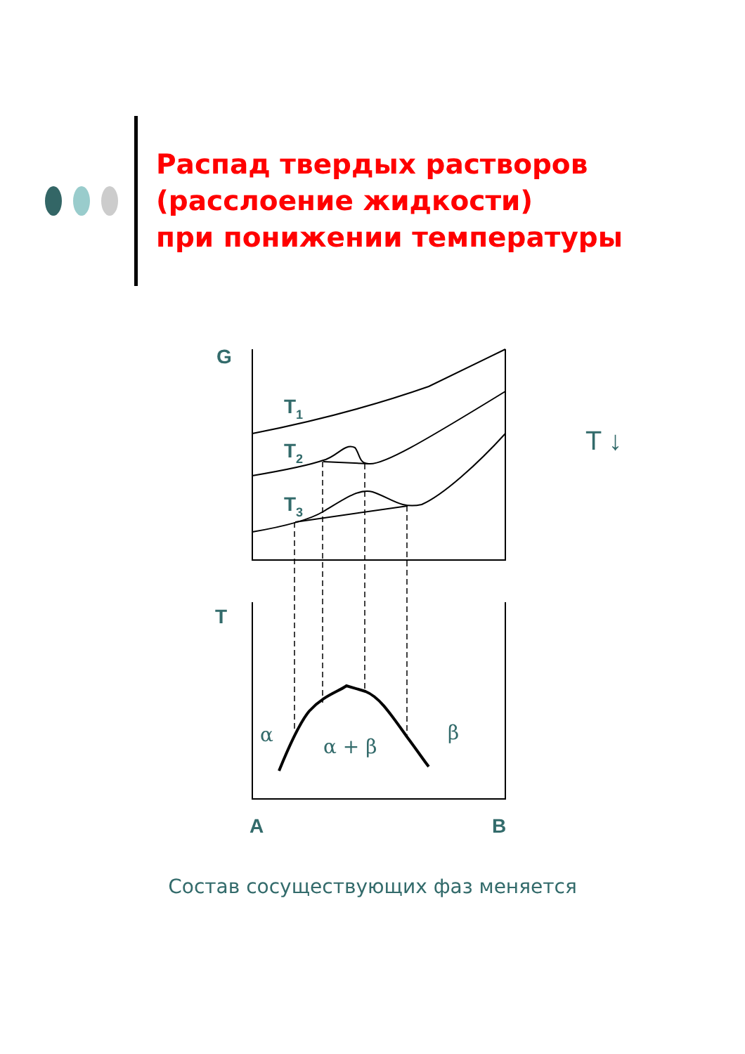Распад твердых растворов
(расслоение жидкости)
при понижении температуры
G
T1
T2
T3
T
A
B
α
α + β
β
T ↓
Состав сосуществующих фаз меняется